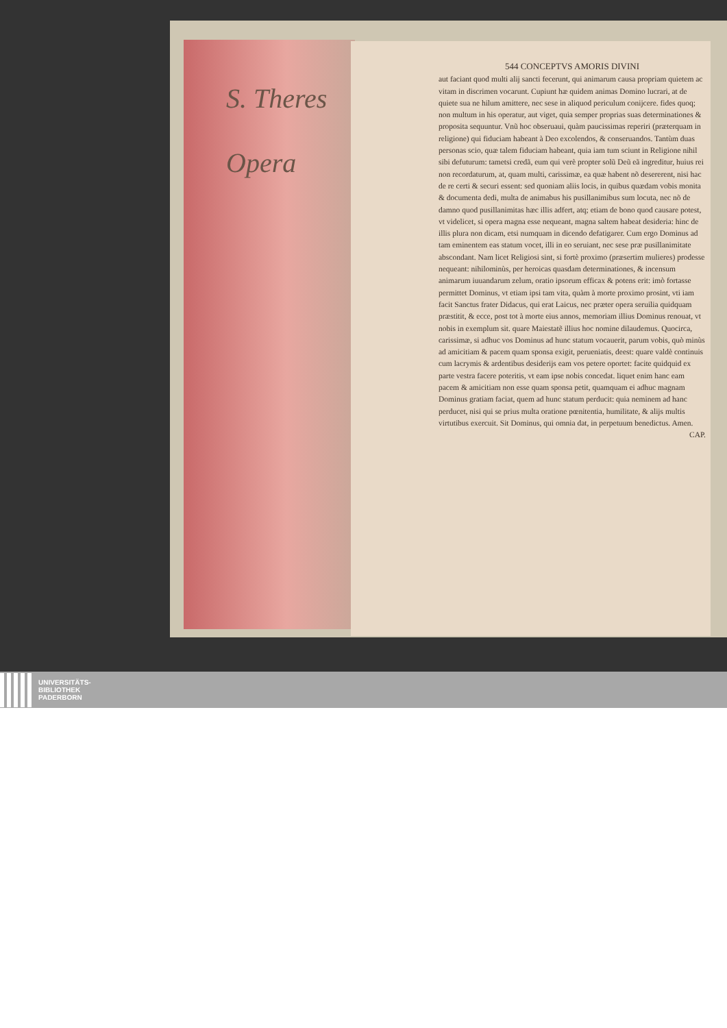S. Theres
Opera
544 CONCEPTVS AMORIS DIVINI
aut faciant quod multi alij sancti fecerunt, qui animarum causa propriam quietem ac vitam in discrimen vocarunt. Cupiunt hæ quidem animas Domino lucrari, at de quiete sua ne hilum amittere, nec sese in aliquod periculum conijcere. fides quoq; non multum in his operatur, aut viget, quia semper proprias suas determinationes & proposita sequuntur. Vnũ hoc obseruaui, quàm paucissimas reperiri (præterquam in religione) qui fiduciam habeant à Deo excolendos, & conseruandos. Tantùm duas personas scio, quæ talem fiduciam habeant, quia iam tum sciunt in Religione nihil sibi defuturum: tametsi credã, eum qui verè propter solũ Deũ eã ingreditur, huius rei non recordaturum, at, quam multi, carissimæ, ea quæ habent nõ desererent, nisi hac de re certi & securi essent: sed quoniam aliis locis, in quibus quædam vobis monita & documenta dedi, multa de animabus his pusillanimibus sum locuta, nec nõ de damno quod pusillanimitas hæc illis adfert, atq; etiam de bono quod causare potest, vt videlicet, si opera magna esse nequeant, magna saltem habeat desideria: hinc de illis plura non dicam, etsi numquam in dicendo defatigarer. Cum ergo Dominus ad tam eminentem eas statum vocet, illi in eo seruiant, nec sese præ pusillanimitate abscondant. Nam licet Religiosi sint, si fortè proximo (præsertim mulieres) prodesse nequeant: nihilominùs, per heroicas quasdam determinationes, & incensum animarum iuuandarum zelum, oratio ipsorum efficax & potens erit: imò fortasse permittet Dominus, vt etiam ipsi tam vita, quàm à morte proximo prosint, vti iam facit Sanctus frater Didacus, qui erat Laicus, nec præter opera seruilia quidquam præstitit, & ecce, post tot à morte eius annos, memoriam illius Dominus renouat, vt nobis in exemplum sit. quare Maiestatẽ illius hoc nomine dilaudemus. Quocirca, carissimæ, si adhuc vos Dominus ad hunc statum vocauerit, parum vobis, quò minùs ad amicitiam & pacem quam sponsa exigit, perueniatis, deest: quare valdè continuis cum lacrymis & ardentibus desiderijs eam vos petere oportet: facite quidquid ex parte vestra facere poteritis, vt eam ipse nobis concedat. liquet enim hanc eam pacem & amicitiam non esse quam sponsa petit, quamquam ei adhuc magnam Dominus gratiam faciat, quem ad hunc statum perducit: quia neminem ad hanc perducet, nisi qui se prius multa oratione pœnitentia, humilitate, & alijs multis virtutibus exercuit. Sit Dominus, qui omnia dat, in perpetuum benedictus. Amen.
CAP.
UNIVERSITÄTS-
BIBLIOTHEK
PADERBORN